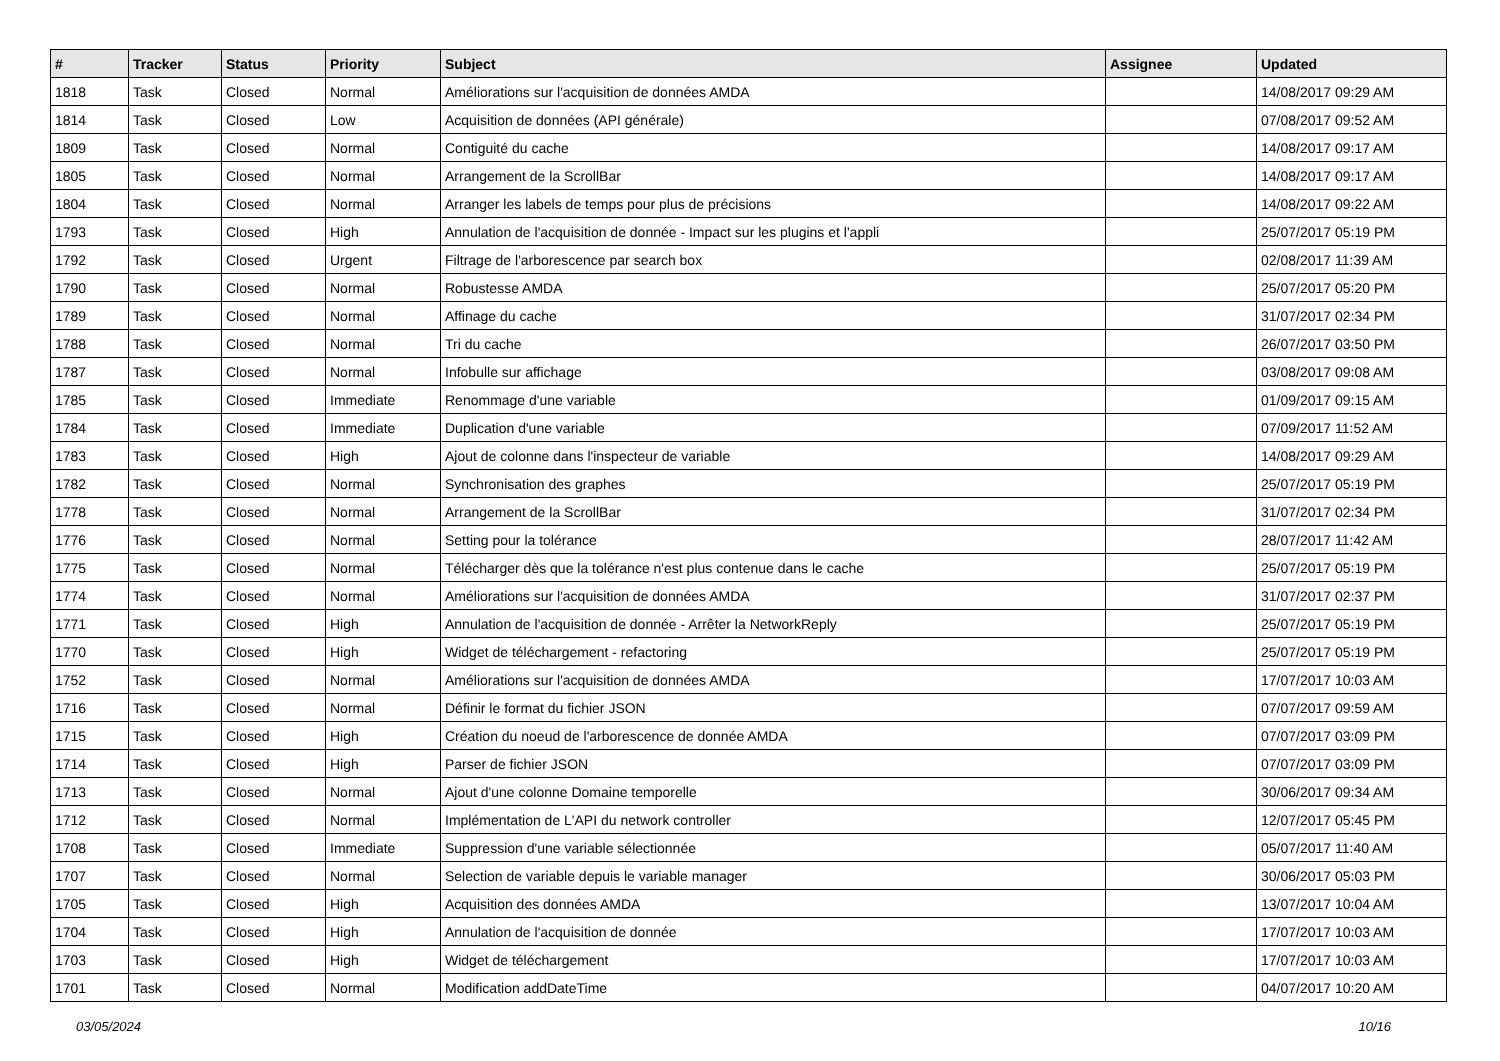| # | Tracker | Status | Priority | Subject | Assignee | Updated |
| --- | --- | --- | --- | --- | --- | --- |
| 1818 | Task | Closed | Normal | Améliorations sur l'acquisition de données AMDA | | 14/08/2017 09:29 AM |
| 1814 | Task | Closed | Low | Acquisition de données (API générale) | | 07/08/2017 09:52 AM |
| 1809 | Task | Closed | Normal | Contiguité du cache | | 14/08/2017 09:17 AM |
| 1805 | Task | Closed | Normal | Arrangement de la ScrollBar | | 14/08/2017 09:17 AM |
| 1804 | Task | Closed | Normal | Arranger les labels de temps pour plus de précisions | | 14/08/2017 09:22 AM |
| 1793 | Task | Closed | High | Annulation de l'acquisition de donnée - Impact sur les plugins et l'appli | | 25/07/2017 05:19 PM |
| 1792 | Task | Closed | Urgent | Filtrage de l'arborescence par search box | | 02/08/2017 11:39 AM |
| 1790 | Task | Closed | Normal | Robustesse AMDA | | 25/07/2017 05:20 PM |
| 1789 | Task | Closed | Normal | Affinage du cache | | 31/07/2017 02:34 PM |
| 1788 | Task | Closed | Normal | Tri du cache | | 26/07/2017 03:50 PM |
| 1787 | Task | Closed | Normal | Infobulle sur affichage | | 03/08/2017 09:08 AM |
| 1785 | Task | Closed | Immediate | Renommage d'une variable | | 01/09/2017 09:15 AM |
| 1784 | Task | Closed | Immediate | Duplication d'une variable | | 07/09/2017 11:52 AM |
| 1783 | Task | Closed | High | Ajout de colonne dans l'inspecteur de variable | | 14/08/2017 09:29 AM |
| 1782 | Task | Closed | Normal | Synchronisation des graphes | | 25/07/2017 05:19 PM |
| 1778 | Task | Closed | Normal | Arrangement de la ScrollBar | | 31/07/2017 02:34 PM |
| 1776 | Task | Closed | Normal | Setting pour la tolérance | | 28/07/2017 11:42 AM |
| 1775 | Task | Closed | Normal | Télécharger dès que la tolérance n'est plus contenue dans le cache | | 25/07/2017 05:19 PM |
| 1774 | Task | Closed | Normal | Améliorations sur l'acquisition de données AMDA | | 31/07/2017 02:37 PM |
| 1771 | Task | Closed | High | Annulation de l'acquisition de donnée - Arrêter la NetworkReply | | 25/07/2017 05:19 PM |
| 1770 | Task | Closed | High | Widget de téléchargement - refactoring | | 25/07/2017 05:19 PM |
| 1752 | Task | Closed | Normal | Améliorations sur l'acquisition de données AMDA | | 17/07/2017 10:03 AM |
| 1716 | Task | Closed | Normal | Définir le format du fichier JSON | | 07/07/2017 09:59 AM |
| 1715 | Task | Closed | High | Création du noeud de l'arborescence de donnée AMDA | | 07/07/2017 03:09 PM |
| 1714 | Task | Closed | High | Parser de fichier JSON | | 07/07/2017 03:09 PM |
| 1713 | Task | Closed | Normal | Ajout d'une colonne Domaine temporelle | | 30/06/2017 09:34 AM |
| 1712 | Task | Closed | Normal | Implémentation de L'API du network controller | | 12/07/2017 05:45 PM |
| 1708 | Task | Closed | Immediate | Suppression d'une variable sélectionnée | | 05/07/2017 11:40 AM |
| 1707 | Task | Closed | Normal | Selection de variable depuis le variable manager | | 30/06/2017 05:03 PM |
| 1705 | Task | Closed | High | Acquisition des données AMDA | | 13/07/2017 10:04 AM |
| 1704 | Task | Closed | High | Annulation de l'acquisition de donnée | | 17/07/2017 10:03 AM |
| 1703 | Task | Closed | High | Widget de téléchargement | | 17/07/2017 10:03 AM |
| 1701 | Task | Closed | Normal | Modification addDateTime | | 04/07/2017 10:20 AM |
03/05/2024 10/16